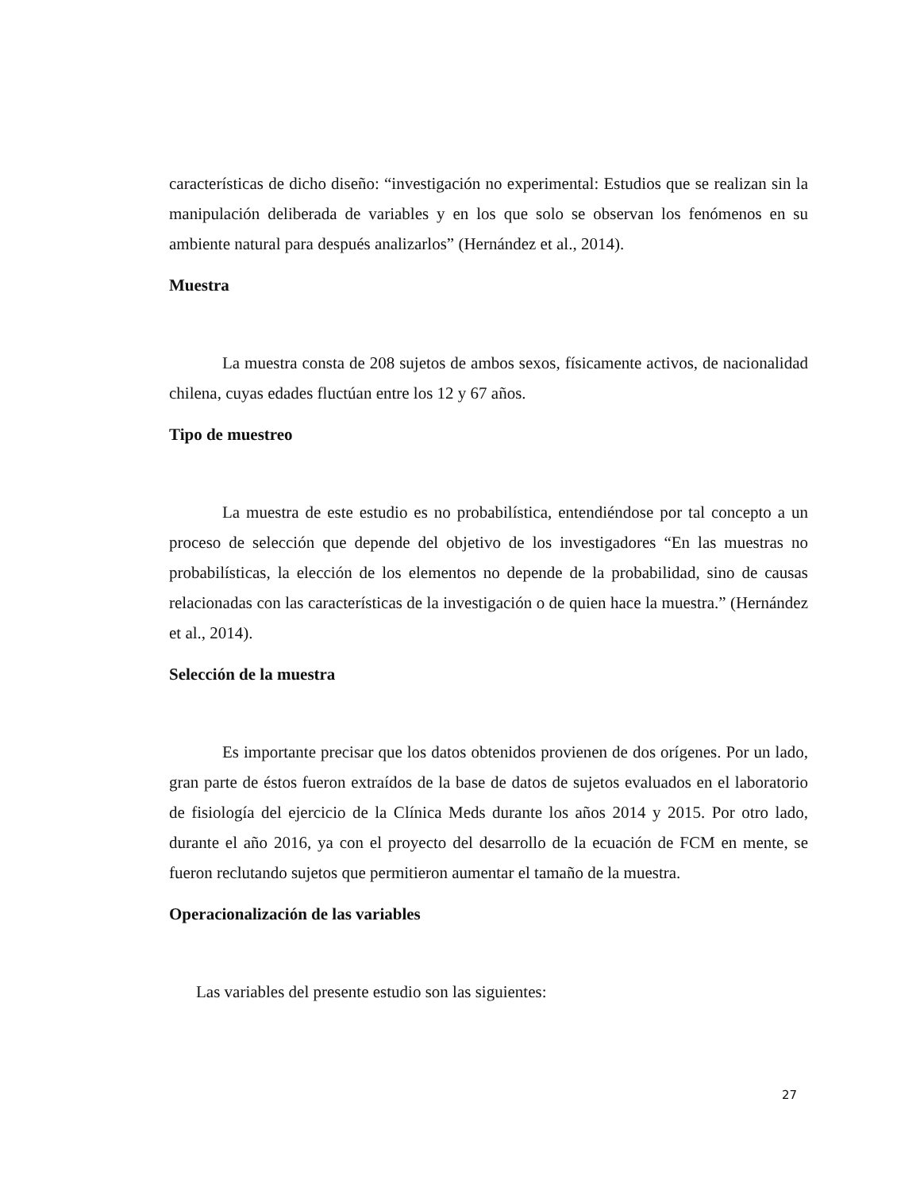características de dicho diseño: “investigación no experimental: Estudios que se realizan sin la manipulación deliberada de variables y en los que solo se observan los fenómenos en su ambiente natural para después analizarlos” (Hernández et al., 2014).
Muestra
La muestra consta de 208 sujetos de ambos sexos, físicamente activos, de nacionalidad chilena, cuyas edades fluctúan entre los 12 y 67 años.
Tipo de muestreo
La muestra de este estudio es no probabilística, entendiéndose por tal concepto a un proceso de selección que depende del objetivo de los investigadores “En las muestras no probabilísticas, la elección de los elementos no depende de la probabilidad, sino de causas relacionadas con las características de la investigación o de quien hace la muestra.” (Hernández et al., 2014).
Selección de la muestra
Es importante precisar que los datos obtenidos provienen de dos orígenes. Por un lado, gran parte de éstos fueron extraídos de la base de datos de sujetos evaluados en el laboratorio de fisiología del ejercicio de la Clínica Meds durante los años 2014 y 2015. Por otro lado, durante el año 2016, ya con el proyecto del desarrollo de la ecuación de FCM en mente, se fueron reclutando sujetos que permitieron aumentar el tamaño de la muestra.
Operacionalización de las variables
Las variables del presente estudio son las siguientes:
27